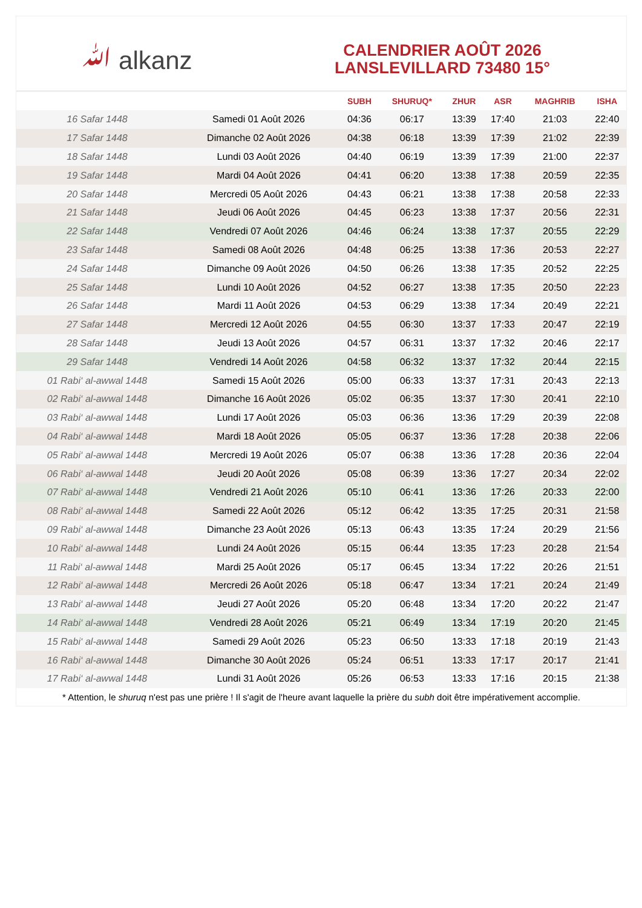ﷲ alkanz
CALENDRIER AOÛT 2026
LANSLEVILLARD 73480 15°
| | | SUBH | SHURUQ* | ZHUR | ASR | MAGHRIB | ISHA |
| --- | --- | --- | --- | --- | --- | --- | --- |
| 16 Safar 1448 | Samedi 01 Août 2026 | 04:36 | 06:17 | 13:39 | 17:40 | 21:03 | 22:40 |
| 17 Safar 1448 | Dimanche 02 Août 2026 | 04:38 | 06:18 | 13:39 | 17:39 | 21:02 | 22:39 |
| 18 Safar 1448 | Lundi 03 Août 2026 | 04:40 | 06:19 | 13:39 | 17:39 | 21:00 | 22:37 |
| 19 Safar 1448 | Mardi 04 Août 2026 | 04:41 | 06:20 | 13:38 | 17:38 | 20:59 | 22:35 |
| 20 Safar 1448 | Mercredi 05 Août 2026 | 04:43 | 06:21 | 13:38 | 17:38 | 20:58 | 22:33 |
| 21 Safar 1448 | Jeudi 06 Août 2026 | 04:45 | 06:23 | 13:38 | 17:37 | 20:56 | 22:31 |
| 22 Safar 1448 | Vendredi 07 Août 2026 | 04:46 | 06:24 | 13:38 | 17:37 | 20:55 | 22:29 |
| 23 Safar 1448 | Samedi 08 Août 2026 | 04:48 | 06:25 | 13:38 | 17:36 | 20:53 | 22:27 |
| 24 Safar 1448 | Dimanche 09 Août 2026 | 04:50 | 06:26 | 13:38 | 17:35 | 20:52 | 22:25 |
| 25 Safar 1448 | Lundi 10 Août 2026 | 04:52 | 06:27 | 13:38 | 17:35 | 20:50 | 22:23 |
| 26 Safar 1448 | Mardi 11 Août 2026 | 04:53 | 06:29 | 13:38 | 17:34 | 20:49 | 22:21 |
| 27 Safar 1448 | Mercredi 12 Août 2026 | 04:55 | 06:30 | 13:37 | 17:33 | 20:47 | 22:19 |
| 28 Safar 1448 | Jeudi 13 Août 2026 | 04:57 | 06:31 | 13:37 | 17:32 | 20:46 | 22:17 |
| 29 Safar 1448 | Vendredi 14 Août 2026 | 04:58 | 06:32 | 13:37 | 17:32 | 20:44 | 22:15 |
| 01 Rabi‘ al-awwal 1448 | Samedi 15 Août 2026 | 05:00 | 06:33 | 13:37 | 17:31 | 20:43 | 22:13 |
| 02 Rabi‘ al-awwal 1448 | Dimanche 16 Août 2026 | 05:02 | 06:35 | 13:37 | 17:30 | 20:41 | 22:10 |
| 03 Rabi‘ al-awwal 1448 | Lundi 17 Août 2026 | 05:03 | 06:36 | 13:36 | 17:29 | 20:39 | 22:08 |
| 04 Rabi‘ al-awwal 1448 | Mardi 18 Août 2026 | 05:05 | 06:37 | 13:36 | 17:28 | 20:38 | 22:06 |
| 05 Rabi‘ al-awwal 1448 | Mercredi 19 Août 2026 | 05:07 | 06:38 | 13:36 | 17:28 | 20:36 | 22:04 |
| 06 Rabi‘ al-awwal 1448 | Jeudi 20 Août 2026 | 05:08 | 06:39 | 13:36 | 17:27 | 20:34 | 22:02 |
| 07 Rabi‘ al-awwal 1448 | Vendredi 21 Août 2026 | 05:10 | 06:41 | 13:36 | 17:26 | 20:33 | 22:00 |
| 08 Rabi‘ al-awwal 1448 | Samedi 22 Août 2026 | 05:12 | 06:42 | 13:35 | 17:25 | 20:31 | 21:58 |
| 09 Rabi‘ al-awwal 1448 | Dimanche 23 Août 2026 | 05:13 | 06:43 | 13:35 | 17:24 | 20:29 | 21:56 |
| 10 Rabi‘ al-awwal 1448 | Lundi 24 Août 2026 | 05:15 | 06:44 | 13:35 | 17:23 | 20:28 | 21:54 |
| 11 Rabi‘ al-awwal 1448 | Mardi 25 Août 2026 | 05:17 | 06:45 | 13:34 | 17:22 | 20:26 | 21:51 |
| 12 Rabi‘ al-awwal 1448 | Mercredi 26 Août 2026 | 05:18 | 06:47 | 13:34 | 17:21 | 20:24 | 21:49 |
| 13 Rabi‘ al-awwal 1448 | Jeudi 27 Août 2026 | 05:20 | 06:48 | 13:34 | 17:20 | 20:22 | 21:47 |
| 14 Rabi‘ al-awwal 1448 | Vendredi 28 Août 2026 | 05:21 | 06:49 | 13:34 | 17:19 | 20:20 | 21:45 |
| 15 Rabi‘ al-awwal 1448 | Samedi 29 Août 2026 | 05:23 | 06:50 | 13:33 | 17:18 | 20:19 | 21:43 |
| 16 Rabi‘ al-awwal 1448 | Dimanche 30 Août 2026 | 05:24 | 06:51 | 13:33 | 17:17 | 20:17 | 21:41 |
| 17 Rabi‘ al-awwal 1448 | Lundi 31 Août 2026 | 05:26 | 06:53 | 13:33 | 17:16 | 20:15 | 21:38 |
* Attention, le shuruq n'est pas une prière ! Il s'agit de l'heure avant laquelle la prière du subh doit être impérativement accomplie.